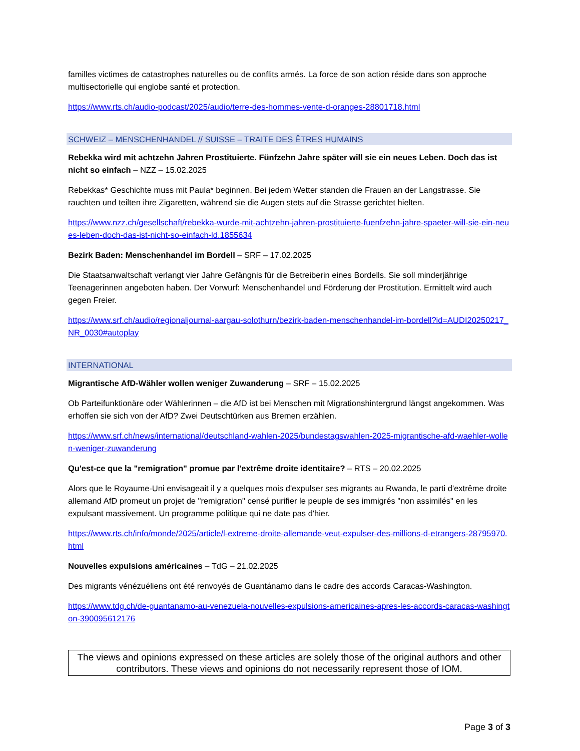familles victimes de catastrophes naturelles ou de conflits armés. La force de son action réside dans son approche multisectorielle qui englobe santé et protection.
https://www.rts.ch/audio-podcast/2025/audio/terre-des-hommes-vente-d-oranges-28801718.html
SCHWEIZ – MENSCHENHANDEL // SUISSE – TRAITE DES ÊTRES HUMAINS
Rebekka wird mit achtzehn Jahren Prostituierte. Fünfzehn Jahre später will sie ein neues Leben. Doch das ist nicht so einfach – NZZ – 15.02.2025
Rebekkas* Geschichte muss mit Paula* beginnen. Bei jedem Wetter standen die Frauen an der Langstrasse. Sie rauchten und teilten ihre Zigaretten, während sie die Augen stets auf die Strasse gerichtet hielten.
https://www.nzz.ch/gesellschaft/rebekka-wurde-mit-achtzehn-jahren-prostituierte-fuenfzehn-jahre-spaeter-will-sie-ein-neues-leben-doch-das-ist-nicht-so-einfach-ld.1855634
Bezirk Baden: Menschenhandel im Bordell – SRF – 17.02.2025
Die Staatsanwaltschaft verlangt vier Jahre Gefängnis für die Betreiberin eines Bordells. Sie soll minderjährige Teenagerinnen angeboten haben. Der Vorwurf: Menschenhandel und Förderung der Prostitution. Ermittelt wird auch gegen Freier.
https://www.srf.ch/audio/regionaljournal-aargau-solothurn/bezirk-baden-menschenhandel-im-bordell?id=AUDI20250217_NR_0030#autoplay
INTERNATIONAL
Migrantische AfD-Wähler wollen weniger Zuwanderung – SRF – 15.02.2025
Ob Parteifunktionäre oder Wählerinnen – die AfD ist bei Menschen mit Migrationshintergrund längst angekommen. Was erhoffen sie sich von der AfD? Zwei Deutschtürken aus Bremen erzählen.
https://www.srf.ch/news/international/deutschland-wahlen-2025/bundestagswahlen-2025-migrantische-afd-waehler-wollen-weniger-zuwanderung
Qu'est-ce que la "remigration" promue par l'extrême droite identitaire? – RTS – 20.02.2025
Alors que le Royaume-Uni envisageait il y a quelques mois d'expulser ses migrants au Rwanda, le parti d'extrême droite allemand AfD promeut un projet de "remigration" censé purifier le peuple de ses immigrés "non assimilés" en les expulsant massivement. Un programme politique qui ne date pas d'hier.
https://www.rts.ch/info/monde/2025/article/l-extreme-droite-allemande-veut-expulser-des-millions-d-etrangers-28795970.html
Nouvelles expulsions américaines – TdG – 21.02.2025
Des migrants vénézuéliens ont été renvoyés de Guantánamo dans le cadre des accords Caracas-Washington.
https://www.tdg.ch/de-guantanamo-au-venezuela-nouvelles-expulsions-americaines-apres-les-accords-caracas-washington-390095612176
The views and opinions expressed on these articles are solely those of the original authors and other contributors. These views and opinions do not necessarily represent those of IOM.
Page 3 of 3